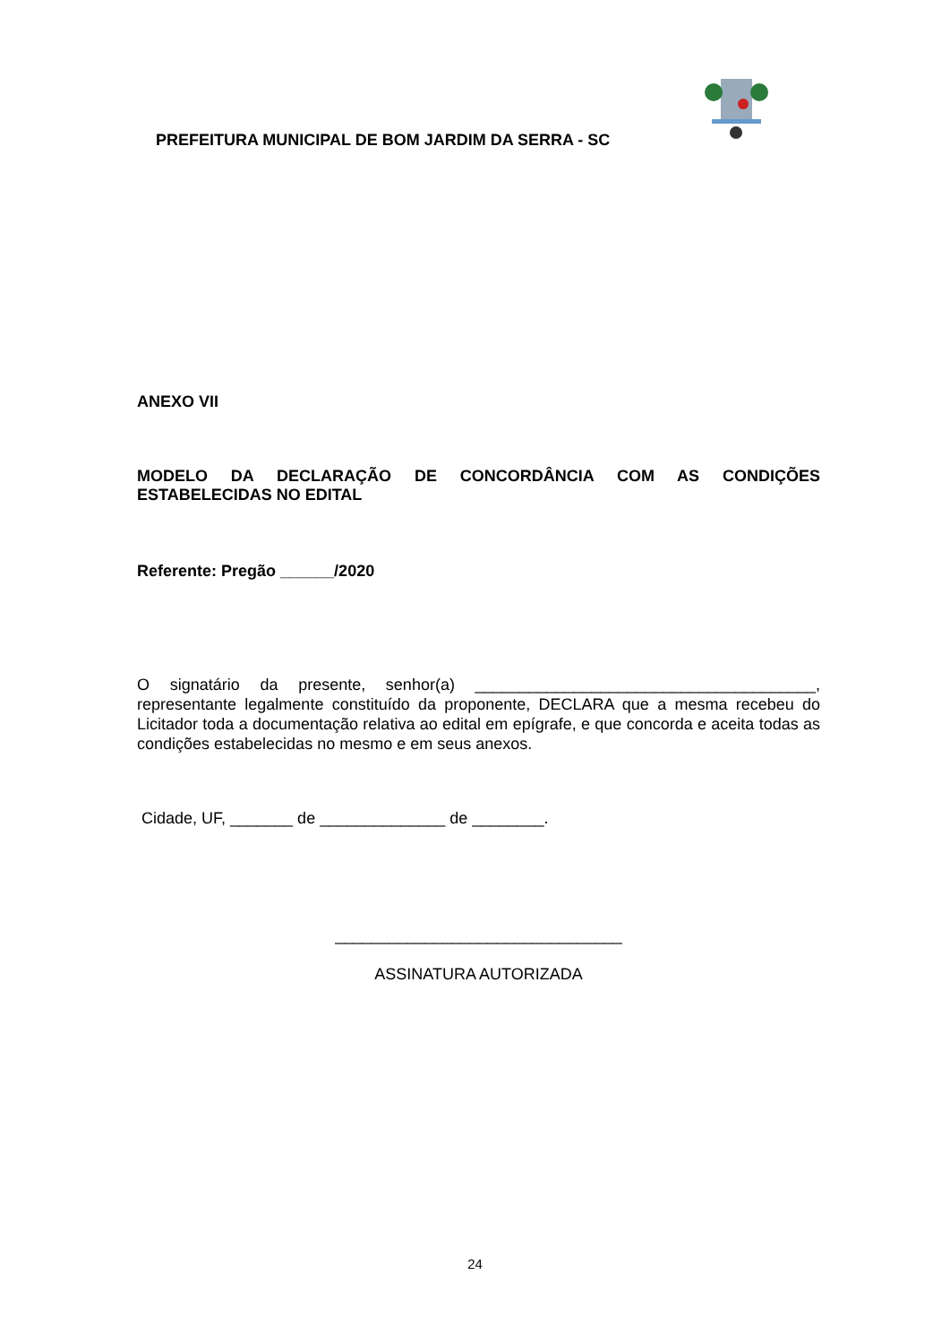PREFEITURA MUNICIPAL DE BOM JARDIM DA SERRA - SC
ANEXO VII
MODELO DA DECLARAÇÃO DE CONCORDÂNCIA COM AS CONDIÇÕES ESTABELECIDAS NO EDITAL
Referente: Pregão ______/2020
O signatário da presente, senhor(a) ______________________________________, representante legalmente constituído da proponente, DECLARA que a mesma recebeu do Licitador toda a documentação relativa ao edital em epígrafe, e que concorda e aceita todas as condições estabelecidas no mesmo e em seus anexos.
Cidade, UF, _______ de ______________ de ________.
________________________________
ASSINATURA AUTORIZADA
24